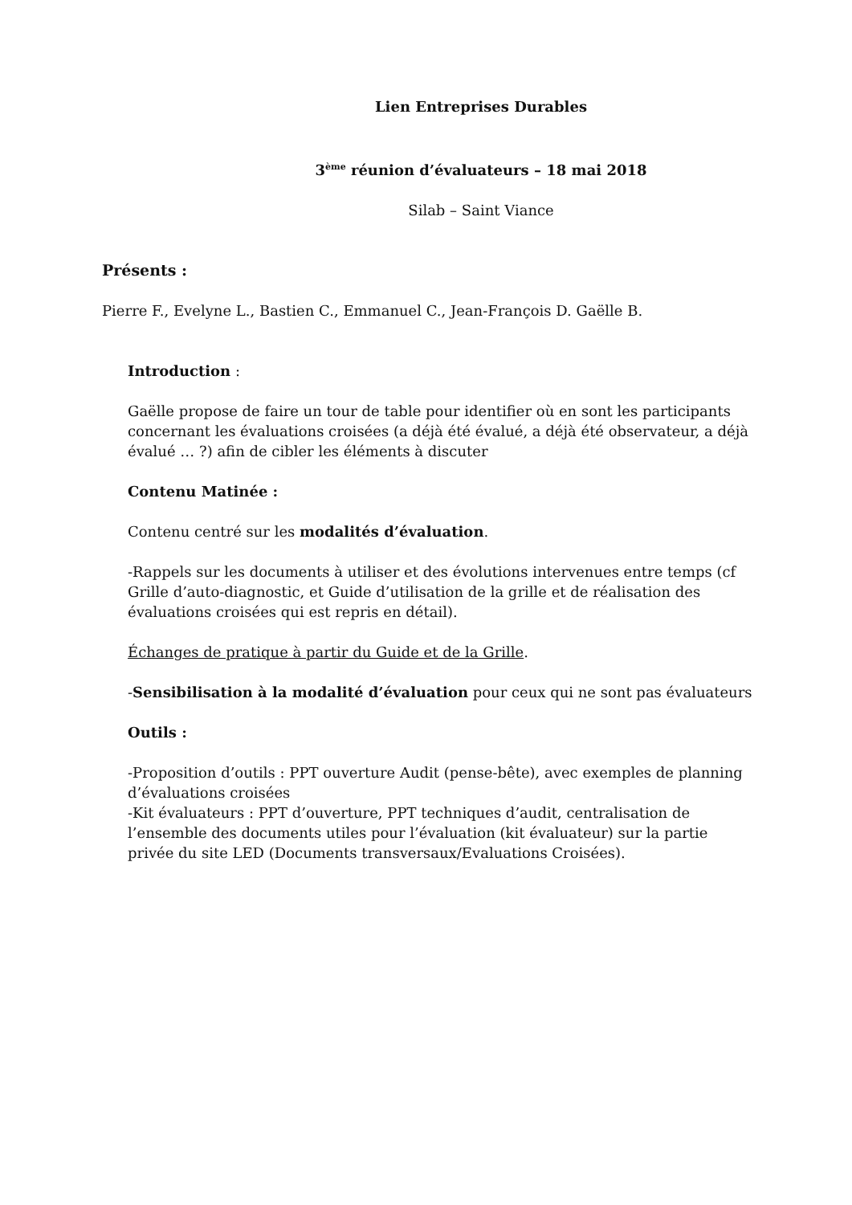Lien Entreprises Durables
3<sup>ème</sup> réunion d’évaluateurs – 18 mai 2018
Silab – Saint Viance
Présents :
Pierre F., Evelyne L., Bastien C., Emmanuel C., Jean-François D. Gaëlle B.
Introduction :
Gaëlle propose de faire un tour de table pour identifier où en sont les participants concernant les évaluations croisées (a déjà été évalué, a déjà été observateur, a déjà évalué … ?) afin de cibler les éléments à discuter
Contenu Matinée :
Contenu centré sur les modalités d’évaluation.
-Rappels sur les documents à utiliser et des évolutions intervenues entre temps (cf Grille d’auto-diagnostic, et Guide d’utilisation de la grille et de réalisation des évaluations croisées qui est repris en détail).
Échanges de pratique à partir du Guide et de la Grille.
-Sensibilisation à la modalité d’évaluation pour ceux qui ne sont pas évaluateurs
Outils :
-Proposition d’outils : PPT ouverture Audit (pense-bête), avec exemples de planning d’évaluations croisées
-Kit évaluateurs : PPT d’ouverture, PPT techniques d’audit, centralisation de l’ensemble des documents utiles pour l’évaluation (kit évaluateur) sur la partie privée du site LED (Documents transversaux/Evaluations Croisées).